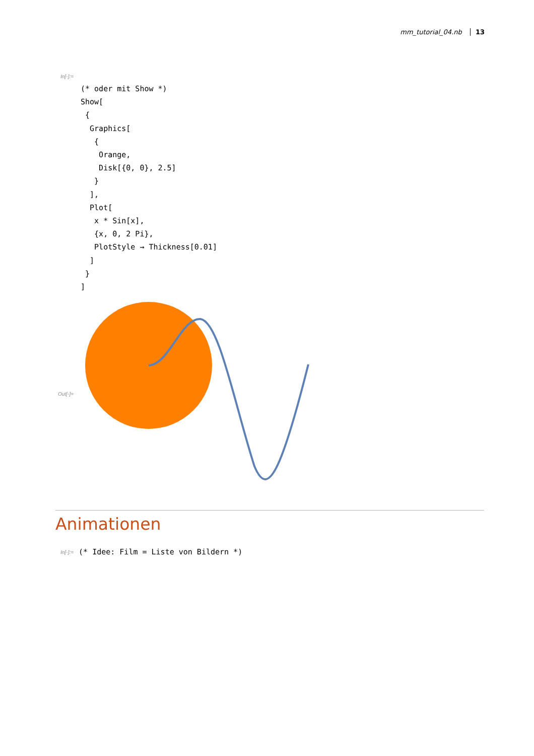mm_tutorial_04.nb 13
In[◦]:=
(* oder mit Show *)
Show[
 {
  Graphics[
   {
    Orange,
    Disk[{0, 0}, 2.5]
   }
  ],
  Plot[
   x * Sin[x],
   {x, 0, 2 Pi},
   PlotStyle → Thickness[0.01]
  ]
 }
]
Out[◦]=
Animationen
In[◦]:=
(* Idee: Film = Liste von Bildern *)